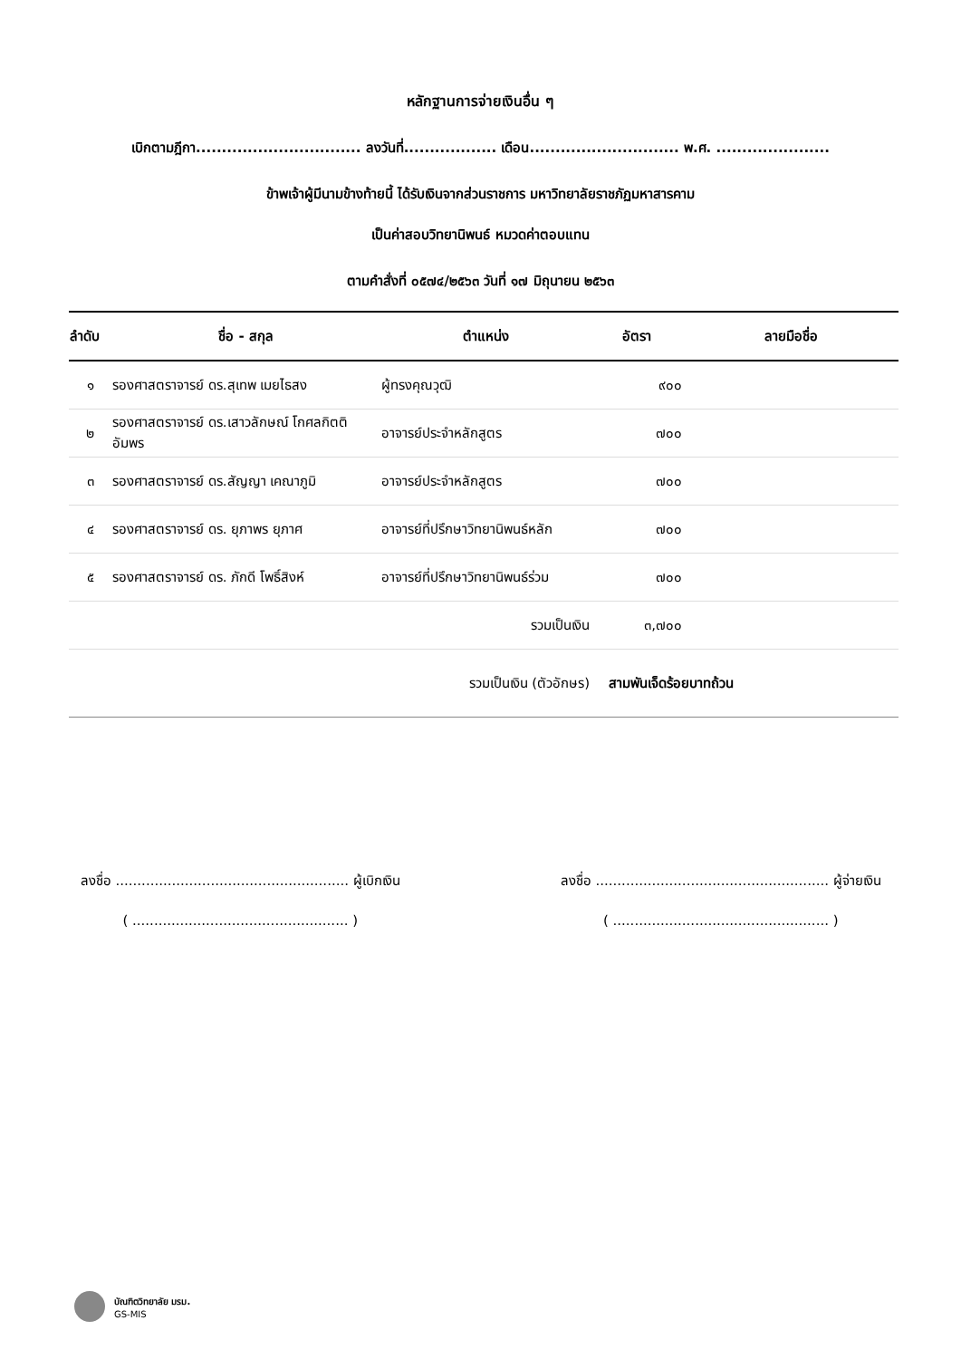หลักฐานการจ่ายเงินอื่น ๆ
เบิกตามฎีกา................................ ลงวันที่.................. เดือน............................. พ.ศ. ......................
ข้าพเจ้าผู้มีนามข้างท้ายนี้ ได้รับเงินจากส่วนราชการ มหาวิทยาลัยราชภัฏมหาสารคาม
เป็นค่าสอบวิทยานิพนธ์ หมวดค่าตอบแทน
ตามคำสั่งที่ ๐๕๗๔/๒๕๖๓ วันที่ ๑๗ มิถุนายน ๒๕๖๓
| ลำดับ | ชื่อ - สกุล | ตำแหน่ง | อัตรา | ลายมือชื่อ |
| --- | --- | --- | --- | --- |
| ๑ | รองศาสตราจารย์ ดร.สุเทพ เมยไธสง | ผู้ทรงคุณวุฒิ | ๙๐๐ | |
| ๒ | รองศาสตราจารย์ ดร.เสาวลักษณ์ โกศลกิตติอัมพร | อาจารย์ประจำหลักสูตร | ๗๐๐ | |
| ๓ | รองศาสตราจารย์ ดร.สัญญา เคณาภูมิ | อาจารย์ประจำหลักสูตร | ๗๐๐ | |
| ๔ | รองศาสตราจารย์ ดร. ยุภาพร ยุภาศ | อาจารย์ที่ปรึกษาวิทยานิพนธ์หลัก | ๗๐๐ | |
| ๕ | รองศาสตราจารย์ ดร. ภักดี โพธิ์สิงห์ | อาจารย์ที่ปรึกษาวิทยานิพนธ์ร่วม | ๗๐๐ | |
| | | รวมเป็นเงิน | ๓,๗๐๐ | |
| รวมเป็นเงิน (ตัวอักษร) | | | สามพันเจ็ดร้อยบาทถ้วน | |
ลงชื่อ ...................................................... ผู้เบิกเงิน
( .................................................. )
ลงชื่อ ...................................................... ผู้จ่ายเงิน
( .................................................. )
บัณฑิตวิทยาลัย มรม.
GS-MIS